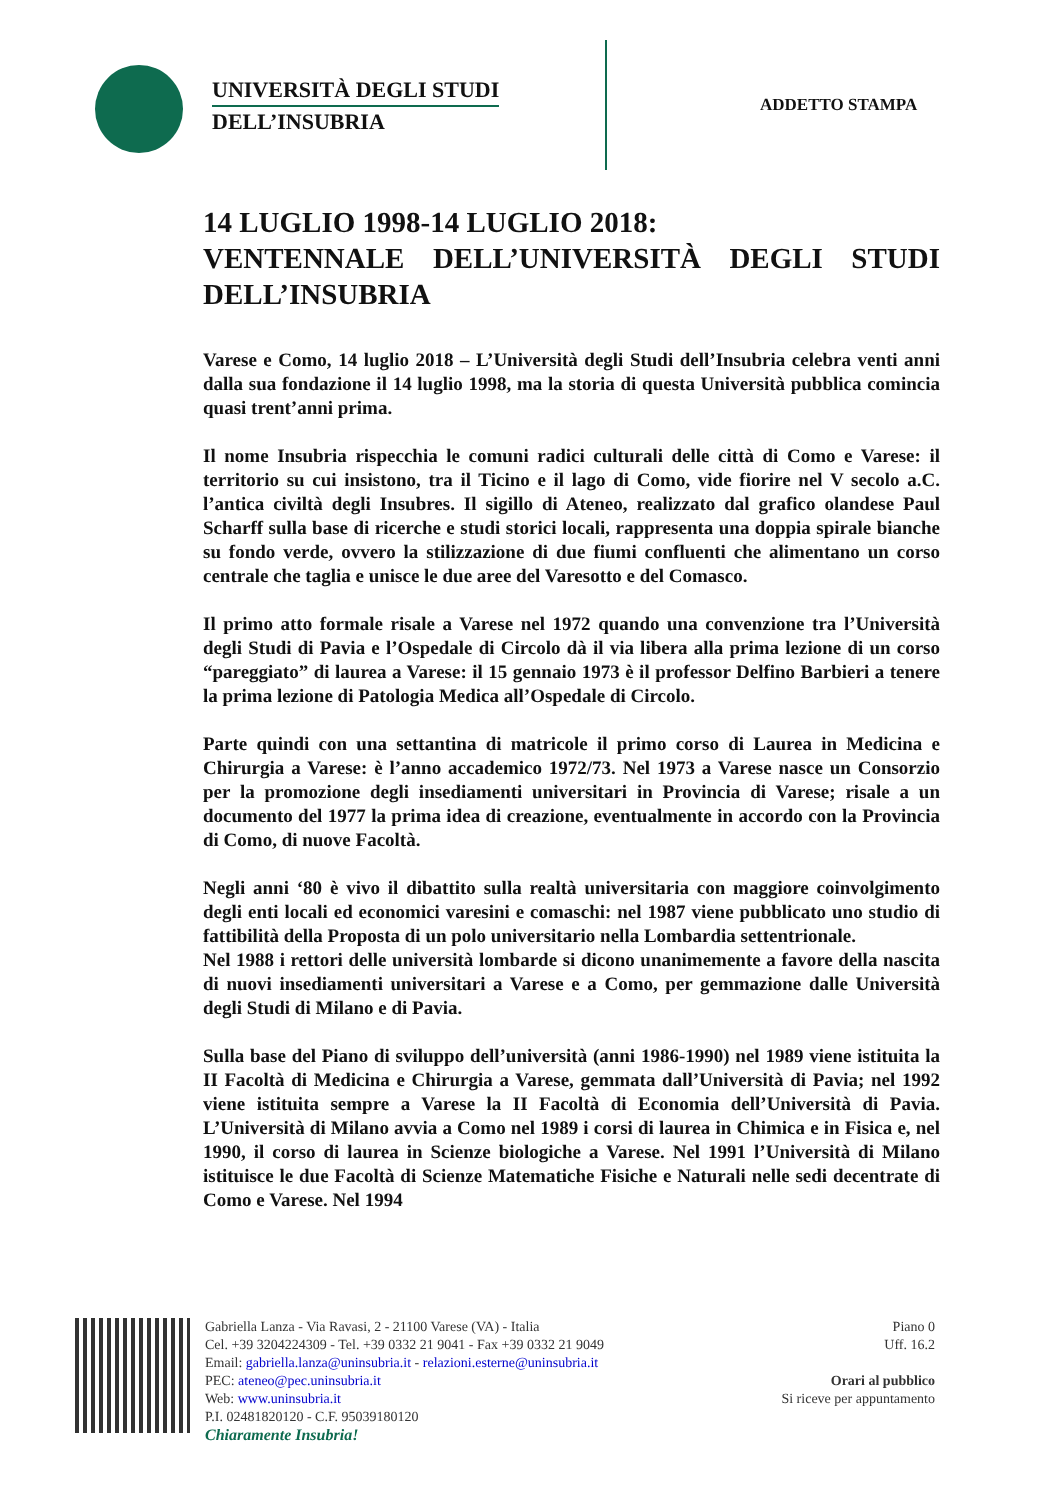UNIVERSITÀ DEGLI STUDI
DELL’INSUBRIA
ADDETTO STAMPA
14 LUGLIO 1998-14 LUGLIO 2018:
VENTENNALE DELL’UNIVERSITÀ DEGLI STUDI DELL’INSUBRIA
Varese e Como, 14 luglio 2018 – L’Università degli Studi dell’Insubria celebra venti anni dalla sua fondazione il 14 luglio 1998, ma la storia di questa Università pubblica comincia quasi trent’anni prima.
Il nome Insubria rispecchia le comuni radici culturali delle città di Como e Varese: il territorio su cui insistono, tra il Ticino e il lago di Como, vide fiorire nel V secolo a.C. l’antica civiltà degli Insubres. Il sigillo di Ateneo, realizzato dal grafico olandese Paul Scharff sulla base di ricerche e studi storici locali, rappresenta una doppia spirale bianche su fondo verde, ovvero la stilizzazione di due fiumi confluenti che alimentano un corso centrale che taglia e unisce le due aree del Varesotto e del Comasco.
Il primo atto formale risale a Varese nel 1972 quando una convenzione tra l’Università degli Studi di Pavia e l’Ospedale di Circolo dà il via libera alla prima lezione di un corso “pareggiato” di laurea a Varese: il 15 gennaio 1973 è il professor Delfino Barbieri a tenere la prima lezione di Patologia Medica all’Ospedale di Circolo.
Parte quindi con una settantina di matricole il primo corso di Laurea in Medicina e Chirurgia a Varese: è l’anno accademico 1972/73. Nel 1973 a Varese nasce un Consorzio per la promozione degli insediamenti universitari in Provincia di Varese; risale a un documento del 1977 la prima idea di creazione, eventualmente in accordo con la Provincia di Como, di nuove Facoltà.
Negli anni ‘80 è vivo il dibattito sulla realtà universitaria con maggiore coinvolgimento degli enti locali ed economici varesini e comaschi: nel 1987 viene pubblicato uno studio di fattibilità della Proposta di un polo universitario nella Lombardia settentrionale.
Nel 1988 i rettori delle università lombarde si dicono unanimemente a favore della nascita di nuovi insediamenti universitari a Varese e a Como, per gemmazione dalle Università degli Studi di Milano e di Pavia.
Sulla base del Piano di sviluppo dell’università (anni 1986-1990) nel 1989 viene istituita la II Facoltà di Medicina e Chirurgia a Varese, gemmata dall’Università di Pavia; nel 1992 viene istituita sempre a Varese la II Facoltà di Economia dell’Università di Pavia. L’Università di Milano avvia a Como nel 1989 i corsi di laurea in Chimica e in Fisica e, nel 1990, il corso di laurea in Scienze biologiche a Varese. Nel 1991 l’Università di Milano istituisce le due Facoltà di Scienze Matematiche Fisiche e Naturali nelle sedi decentrate di Como e Varese. Nel 1994
Gabriella Lanza - Via Ravasi, 2 - 21100 Varese (VA) - Italia
Cel. +39 3204224309 - Tel. +39 0332 21 9041 - Fax +39 0332 21 9049
Email: gabriella.lanza@uninsubria.it - relazioni.esterne@uninsubria.it
PEC: ateneo@pec.uninsubria.it
Web: www.uninsubria.it
P.I. 02481820120 - C.F. 95039180120
Chiaramente Insubria!
Piano 0
Uff. 16.2
Orari al pubblico
Si riceve per appuntamento